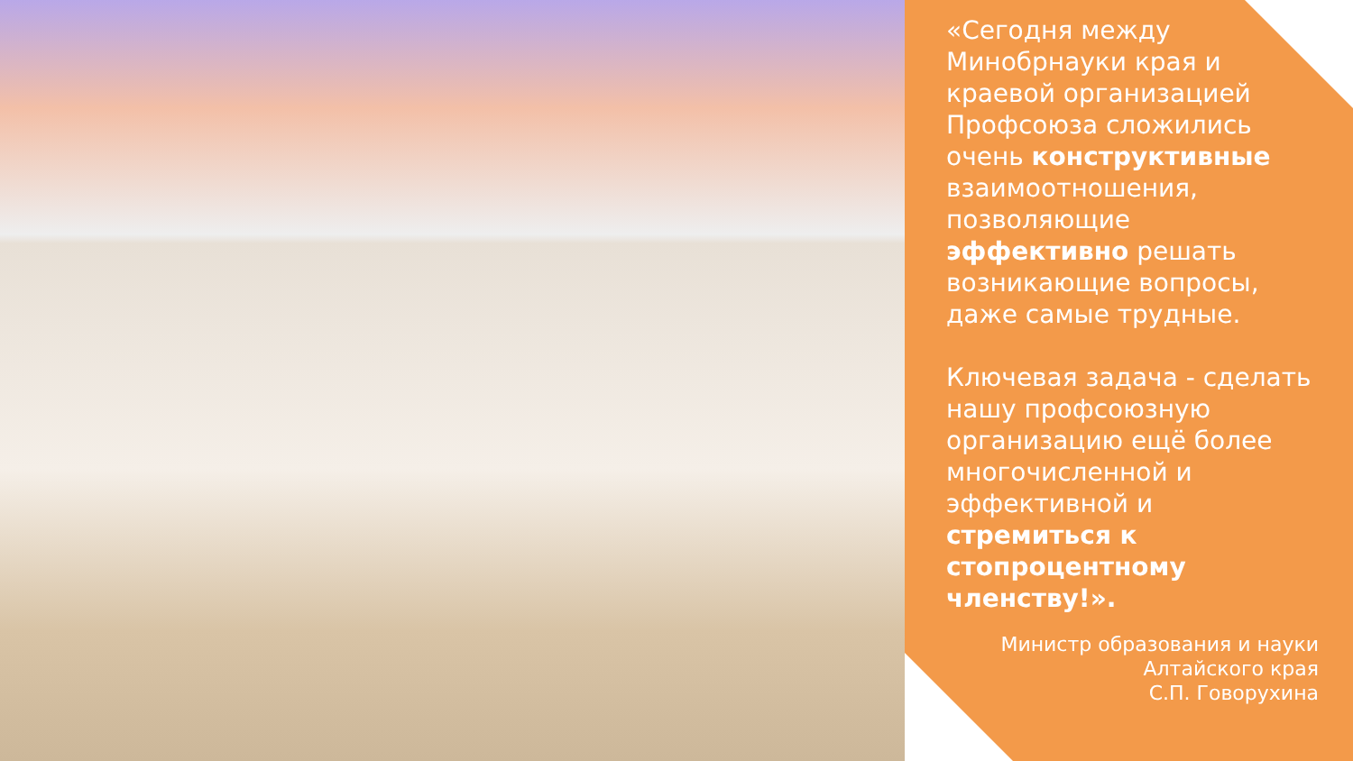«Сегодня между Минобрнауки края и краевой организацией Профсоюза сложились очень конструктивные взаимоотношения, позволяющие эффективно решать возникающие вопросы, даже самые трудные.
Ключевая задача - сделать нашу профсоюзную организацию ещё более многочисленной и эффективной и стремиться к стопроцентному членству!».
Министр образования и науки
Алтайского края
С.П. Говорухина